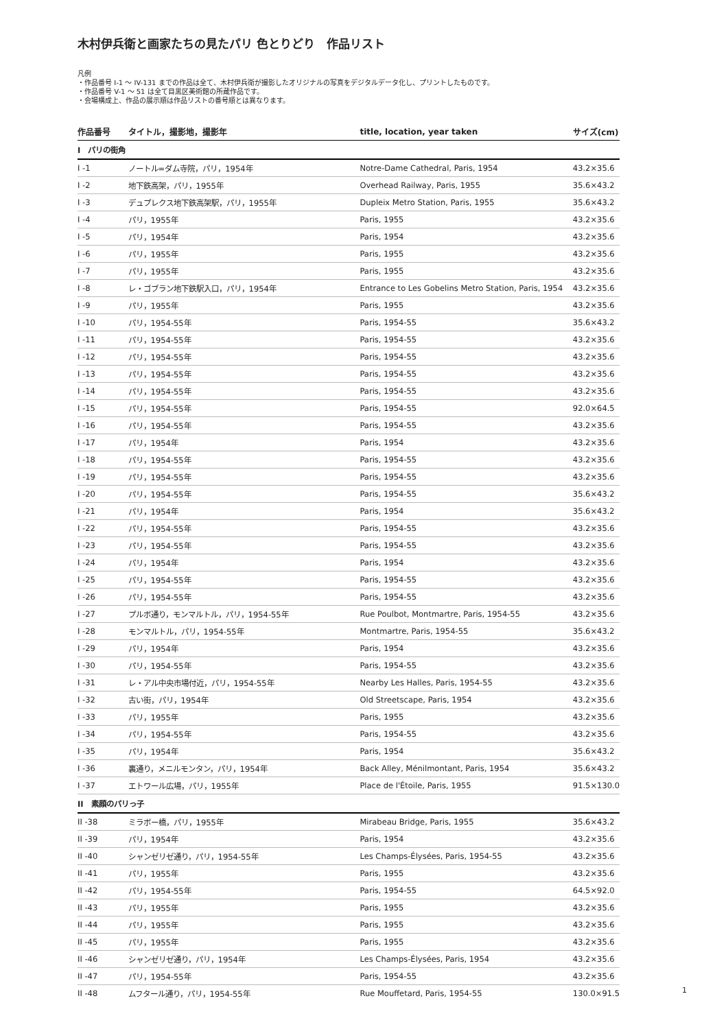木村伊兵衛と画家たちの見たパリ 色とりどり　作品リスト
凡例
・作品番号 I-1 ～ IV-131 までの作品は全て、木村伊兵衛が撮影したオリジナルの写真をデジタルデータ化し、プリントしたものです。
・作品番号 V-1 ～ 51 は全て目黒区美術館の所蔵作品です。
・会場構成上、作品の展示順は作品リストの番号順とは異なります。
| 作品番号 | タイトル，撮影地，撮影年 | title, location, year taken | サイズ(cm) |
| --- | --- | --- | --- |
| I パリの街角 | | | |
| I -1 | ノートル=ダム寺院，パリ，1954年 | Notre-Dame Cathedral, Paris, 1954 | 43.2×35.6 |
| I -2 | 地下鉄高架，パリ，1955年 | Overhead Railway, Paris, 1955 | 35.6×43.2 |
| I -3 | デュプレクス地下鉄高架駅，パリ，1955年 | Dupleix Metro Station, Paris, 1955 | 35.6×43.2 |
| I -4 | パリ，1955年 | Paris, 1955 | 43.2×35.6 |
| I -5 | パリ，1954年 | Paris, 1954 | 43.2×35.6 |
| I -6 | パリ，1955年 | Paris, 1955 | 43.2×35.6 |
| I -7 | パリ，1955年 | Paris, 1955 | 43.2×35.6 |
| I -8 | レ・ゴブラン地下鉄駅入口，パリ，1954年 | Entrance to Les Gobelins Metro Station, Paris, 1954 | 43.2×35.6 |
| I -9 | パリ，1955年 | Paris, 1955 | 43.2×35.6 |
| I -10 | パリ，1954-55年 | Paris, 1954-55 | 35.6×43.2 |
| I -11 | パリ，1954-55年 | Paris, 1954-55 | 43.2×35.6 |
| I -12 | パリ，1954-55年 | Paris, 1954-55 | 43.2×35.6 |
| I -13 | パリ，1954-55年 | Paris, 1954-55 | 43.2×35.6 |
| I -14 | パリ，1954-55年 | Paris, 1954-55 | 43.2×35.6 |
| I -15 | パリ，1954-55年 | Paris, 1954-55 | 92.0×64.5 |
| I -16 | パリ，1954-55年 | Paris, 1954-55 | 43.2×35.6 |
| I -17 | パリ，1954年 | Paris, 1954 | 43.2×35.6 |
| I -18 | パリ，1954-55年 | Paris, 1954-55 | 43.2×35.6 |
| I -19 | パリ，1954-55年 | Paris, 1954-55 | 43.2×35.6 |
| I -20 | パリ，1954-55年 | Paris, 1954-55 | 35.6×43.2 |
| I -21 | パリ，1954年 | Paris, 1954 | 35.6×43.2 |
| I -22 | パリ，1954-55年 | Paris, 1954-55 | 43.2×35.6 |
| I -23 | パリ，1954-55年 | Paris, 1954-55 | 43.2×35.6 |
| I -24 | パリ，1954年 | Paris, 1954 | 43.2×35.6 |
| I -25 | パリ，1954-55年 | Paris, 1954-55 | 43.2×35.6 |
| I -26 | パリ，1954-55年 | Paris, 1954-55 | 43.2×35.6 |
| I -27 | プルボ通り，モンマルトル，パリ，1954-55年 | Rue Poulbot, Montmartre, Paris, 1954-55 | 43.2×35.6 |
| I -28 | モンマルトル，パリ，1954-55年 | Montmartre, Paris, 1954-55 | 35.6×43.2 |
| I -29 | パリ，1954年 | Paris, 1954 | 43.2×35.6 |
| I -30 | パリ，1954-55年 | Paris, 1954-55 | 43.2×35.6 |
| I -31 | レ・アル中央市場付近，パリ，1954-55年 | Nearby Les Halles, Paris, 1954-55 | 43.2×35.6 |
| I -32 | 古い街，パリ，1954年 | Old Streetscape, Paris, 1954 | 43.2×35.6 |
| I -33 | パリ，1955年 | Paris, 1955 | 43.2×35.6 |
| I -34 | パリ，1954-55年 | Paris, 1954-55 | 43.2×35.6 |
| I -35 | パリ，1954年 | Paris, 1954 | 35.6×43.2 |
| I -36 | 裏通り，メニルモンタン，パリ，1954年 | Back Alley, Ménilmontant, Paris, 1954 | 35.6×43.2 |
| I -37 | エトワール広場，パリ，1955年 | Place de l'Étoile, Paris, 1955 | 91.5×130.0 |
| II 素顔のパリっ子 | | | |
| II -38 | ミラボー橋，パリ，1955年 | Mirabeau Bridge, Paris, 1955 | 35.6×43.2 |
| II -39 | パリ，1954年 | Paris, 1954 | 43.2×35.6 |
| II -40 | シャンゼリゼ通り，パリ，1954-55年 | Les Champs-Élysées, Paris, 1954-55 | 43.2×35.6 |
| II -41 | パリ，1955年 | Paris, 1955 | 43.2×35.6 |
| II -42 | パリ，1954-55年 | Paris, 1954-55 | 64.5×92.0 |
| II -43 | パリ，1955年 | Paris, 1955 | 43.2×35.6 |
| II -44 | パリ，1955年 | Paris, 1955 | 43.2×35.6 |
| II -45 | パリ，1955年 | Paris, 1955 | 43.2×35.6 |
| II -46 | シャンゼリゼ通り，パリ，1954年 | Les Champs-Élysées, Paris, 1954 | 43.2×35.6 |
| II -47 | パリ，1954-55年 | Paris, 1954-55 | 43.2×35.6 |
| II -48 | ムフタール通り，パリ，1954-55年 | Rue Mouffetard, Paris, 1954-55 | 130.0×91.5 |
1